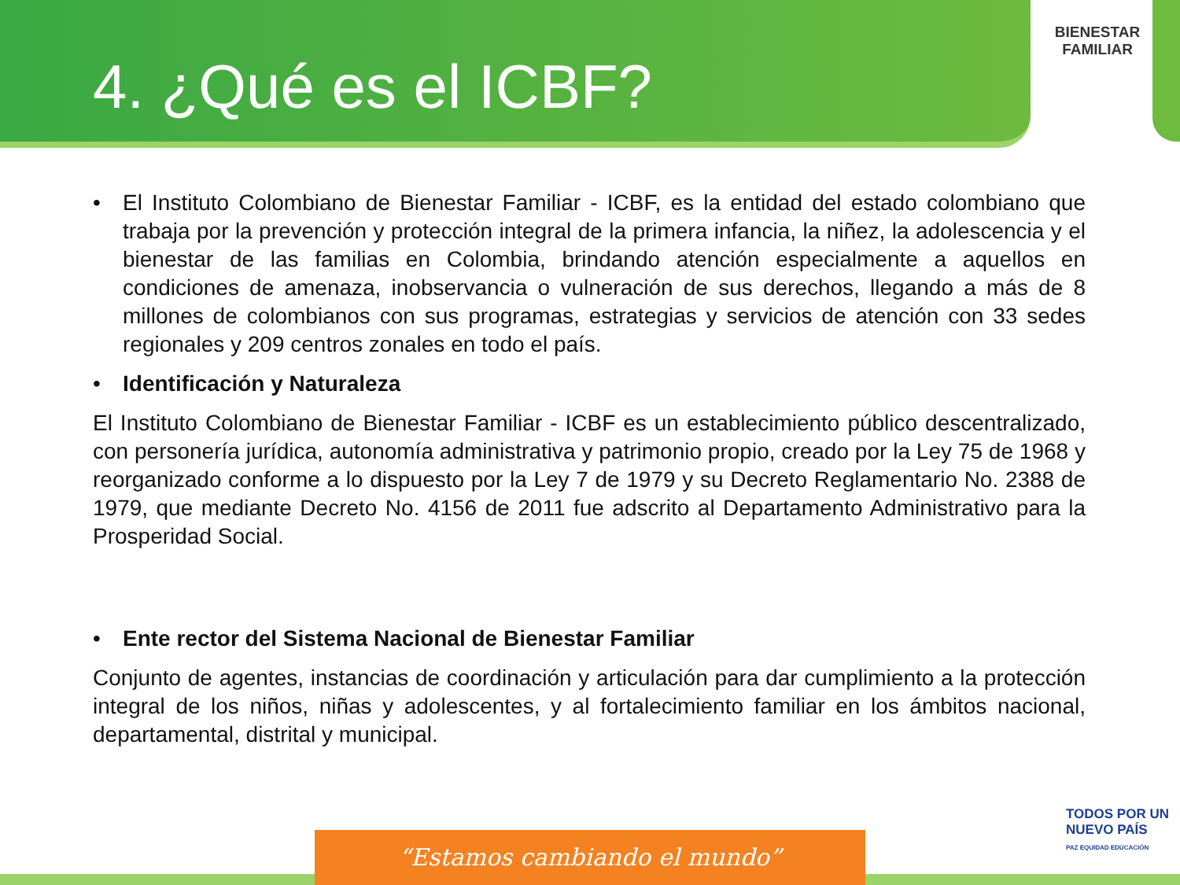BIENESTAR
FAMILIAR
4. ¿Qué es el ICBF?
• El Instituto Colombiano de Bienestar Familiar - ICBF, es la entidad del estado colombiano que trabaja por la prevención y protección integral de la primera infancia, la niñez, la adolescencia y el bienestar de las familias en Colombia, brindando atención especialmente a aquellos en condiciones de amenaza, inobservancia o vulneración de sus derechos, llegando a más de 8 millones de colombianos con sus programas, estrategias y servicios de atención con 33 sedes regionales y 209 centros zonales en todo el país.
• Identificación y Naturaleza
El Instituto Colombiano de Bienestar Familiar - ICBF es un establecimiento público descentralizado, con personería jurídica, autonomía administrativa y patrimonio propio, creado por la Ley 75 de 1968 y reorganizado conforme a lo dispuesto por la Ley 7 de 1979 y su Decreto Reglamentario No. 2388 de 1979, que mediante Decreto No. 4156 de 2011 fue adscrito al Departamento Administrativo para la Prosperidad Social.
• Ente rector del Sistema Nacional de Bienestar Familiar
Conjunto de agentes, instancias de coordinación y articulación para dar cumplimiento a la protección integral de los niños, niñas y adolescentes, y al fortalecimiento familiar en los ámbitos nacional, departamental, distrital y municipal.
“Estamos cambiando el mundo”
TODOS POR UN
NUEVO PAÍS
PAZ EQUIDAD EDUCACIÓN